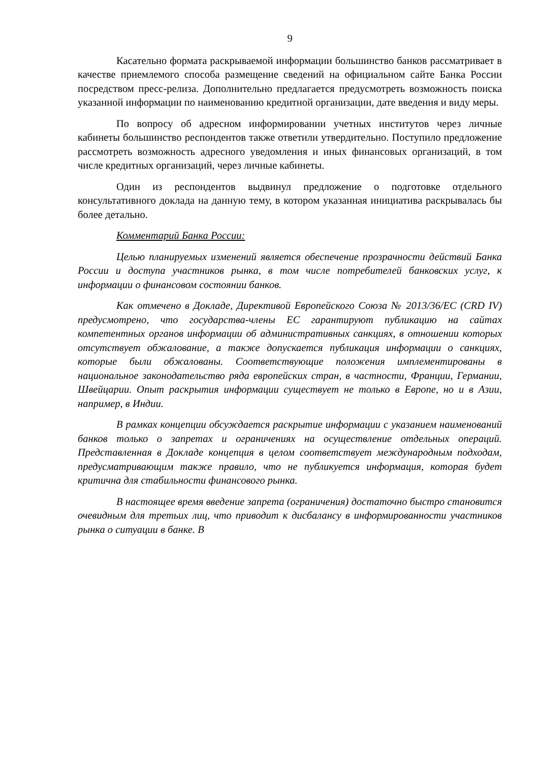9
Касательно формата раскрываемой информации большинство банков рассматривает в качестве приемлемого способа размещение сведений на официальном сайте Банка России посредством пресс-релиза. Дополнительно предлагается предусмотреть возможность поиска указанной информации по наименованию кредитной организации, дате введения и виду меры.
По вопросу об адресном информировании учетных институтов через личные кабинеты большинство респондентов также ответили утвердительно. Поступило предложение рассмотреть возможность адресного уведомления и иных финансовых организаций, в том числе кредитных организаций, через личные кабинеты.
Один из респондентов выдвинул предложение о подготовке отдельного консультативного доклада на данную тему, в котором указанная инициатива раскрывалась бы более детально.
Комментарий Банка России:
Целью планируемых изменений является обеспечение прозрачности действий Банка России и доступа участников рынка, в том числе потребителей банковских услуг, к информации о финансовом состоянии банков.
Как отмечено в Докладе, Директивой Европейского Союза № 2013/36/ЕС (CRD IV) предусмотрено, что государства-члены ЕС гарантируют публикацию на сайтах компетентных органов информации об административных санкциях, в отношении которых отсутствует обжалование, а также допускается публикация информации о санкциях, которые были обжалованы. Соответствующие положения имплементированы в национальное законодательство ряда европейских стран, в частности, Франции, Германии, Швейцарии. Опыт раскрытия информации существует не только в Европе, но и в Азии, например, в Индии.
В рамках концепции обсуждается раскрытие информации с указанием наименований банков только о запретах и ограничениях на осуществление отдельных операций. Представленная в Докладе концепция в целом соответствует международным подходам, предусматривающим также правило, что не публикуется информация, которая будет критична для стабильности финансового рынка.
В настоящее время введение запрета (ограничения) достаточно быстро становится очевидным для третьих лиц, что приводит к дисбалансу в информированности участников рынка о ситуации в банке. В